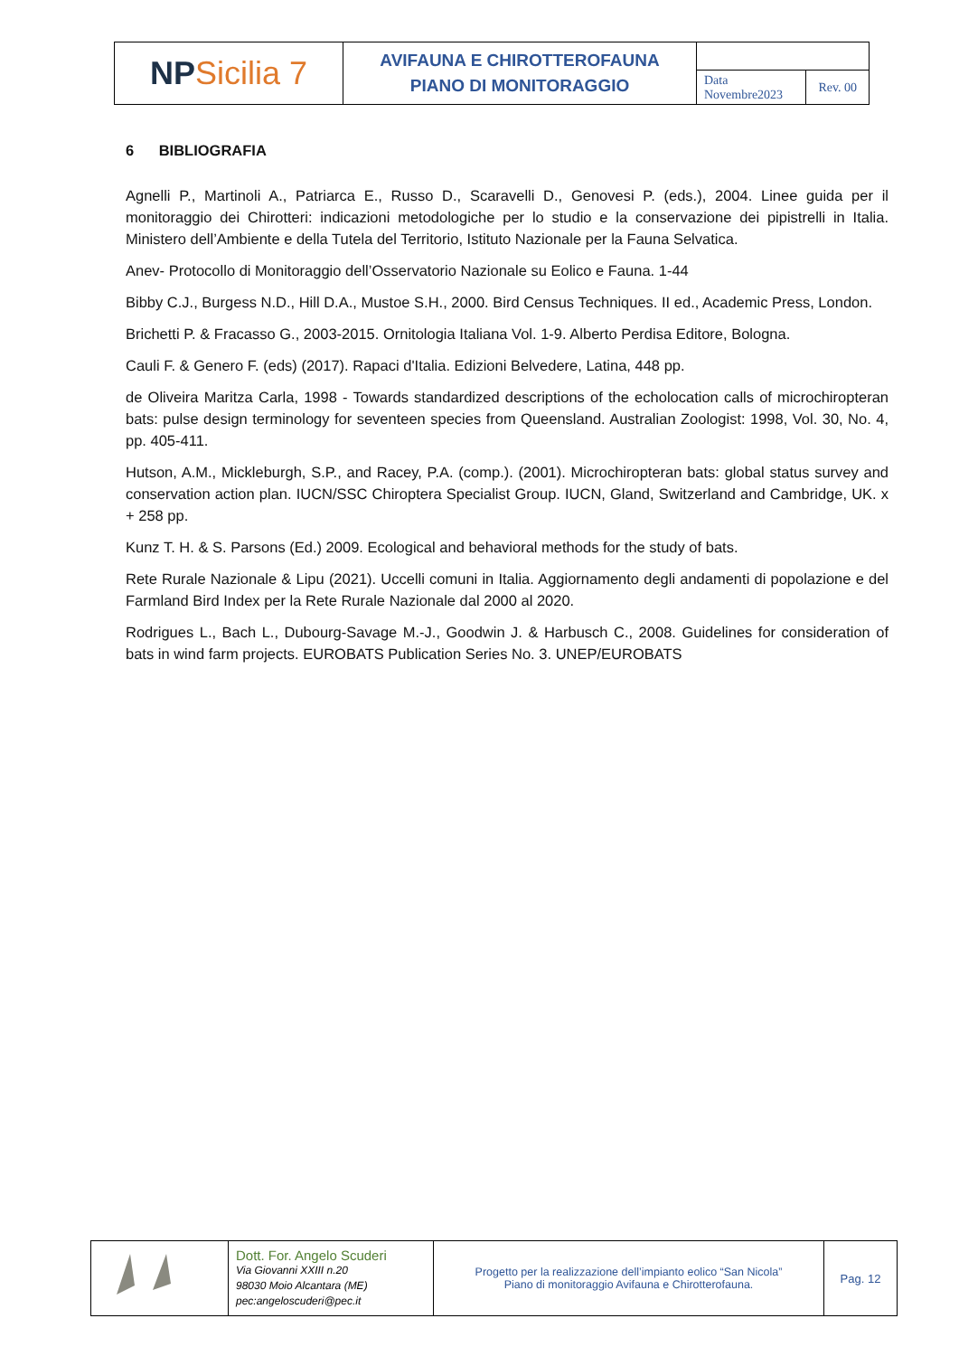| NP Sicilia 7 | AVIFAUNA E CHIROTTEROFAUNA PIANO DI MONITORAGGIO | | |
| | | Data Novembre2023 | Rev. 00 |
6 BIBLIOGRAFIA
Agnelli P., Martinoli A., Patriarca E., Russo D., Scaravelli D., Genovesi P. (eds.), 2004. Linee guida per il monitoraggio dei Chirotteri: indicazioni metodologiche per lo studio e la conservazione dei pipistrelli in Italia. Ministero dell’Ambiente e della Tutela del Territorio, Istituto Nazionale per la Fauna Selvatica.
Anev- Protocollo di Monitoraggio dell’Osservatorio Nazionale su Eolico e Fauna. 1-44
Bibby C.J., Burgess N.D., Hill D.A., Mustoe S.H., 2000. Bird Census Techniques. II ed., Academic Press, London.
Brichetti P. & Fracasso G., 2003-2015. Ornitologia Italiana Vol. 1-9. Alberto Perdisa Editore, Bologna.
Cauli F. & Genero F. (eds) (2017). Rapaci d'Italia. Edizioni Belvedere, Latina, 448 pp.
de Oliveira Maritza Carla, 1998 - Towards standardized descriptions of the echolocation calls of microchiropteran bats: pulse design terminology for seventeen species from Queensland. Australian Zoologist: 1998, Vol. 30, No. 4, pp. 405-411.
Hutson, A.M., Mickleburgh, S.P., and Racey, P.A. (comp.). (2001). Microchiropteran bats: global status survey and conservation action plan. IUCN/SSC Chiroptera Specialist Group. IUCN, Gland, Switzerland and Cambridge, UK. x + 258 pp.
Kunz T. H. & S. Parsons (Ed.) 2009. Ecological and behavioral methods for the study of bats.
Rete Rurale Nazionale & Lipu (2021). Uccelli comuni in Italia. Aggiornamento degli andamenti di popolazione e del Farmland Bird Index per la Rete Rurale Nazionale dal 2000 al 2020.
Rodrigues L., Bach L., Dubourg-Savage M.-J., Goodwin J. & Harbusch C., 2008. Guidelines for consideration of bats in wind farm projects. EUROBATS Publication Series No. 3. UNEP/EUROBATS
| | Dott. For. Angelo Scuderi Via Giovanni XXIII n.20 98030 Moio Alcantara (ME) pec:angeloscuderi@pec.it | Progetto per la realizzazione dell’impianto eolico “San Nicola” Piano di monitoraggio Avifauna e Chirotterofauna. | Pag. 12 |